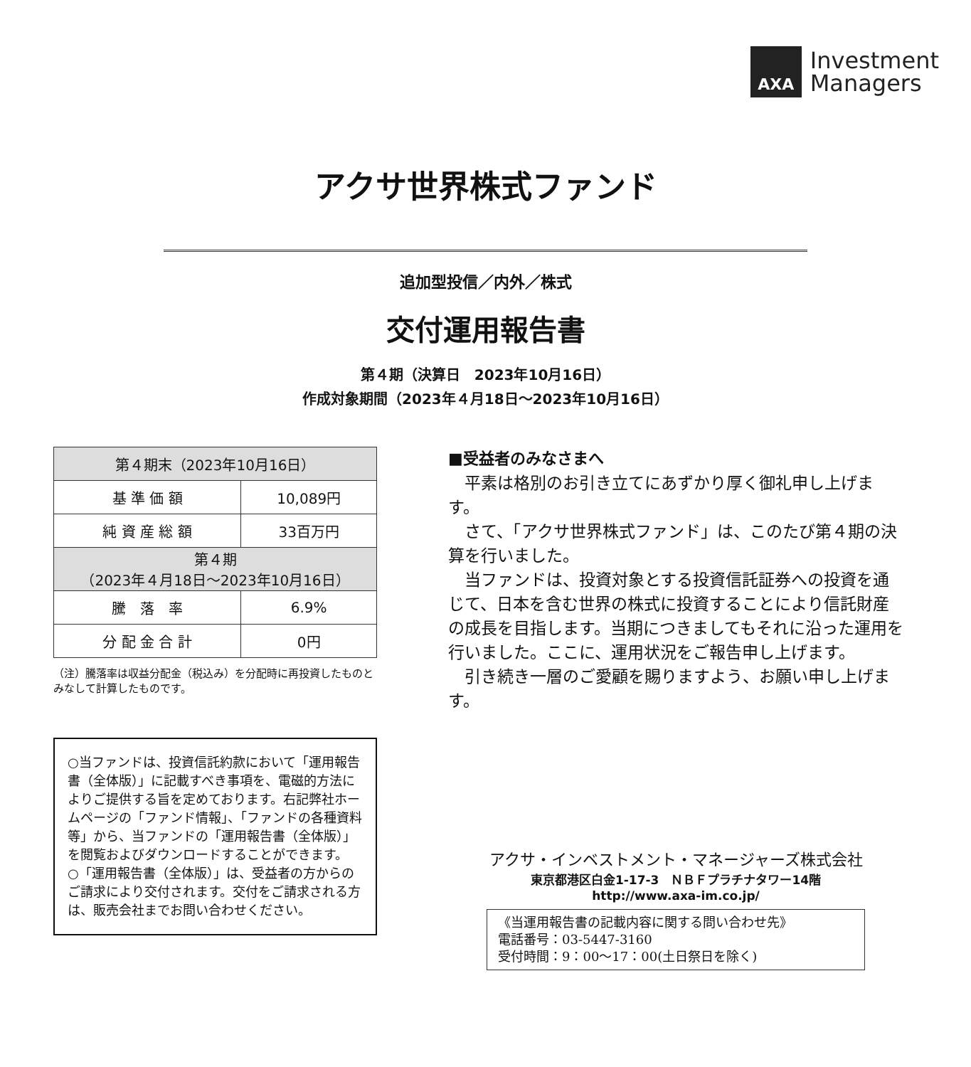AXA
Investment
Managers
アクサ世界株式ファンド
追加型投信／内外／株式
交付運用報告書
第４期（決算日　2023年10月16日）
作成対象期間（2023年４月18日～2023年10月16日）
| 第４期末（2023年10月16日） | |
| --- | --- |
| 基 準 価 額 | 10,089円 |
| 純 資 産 総 額 | 33百万円 |
| 第４期 （2023年４月18日～2023年10月16日） | |
| 騰 落 率 | 6.9% |
| 分 配 金 合 計 | 0円 |
（注）騰落率は収益分配金（税込み）を分配時に再投資したものとみなして計算したものです。
○当ファンドは、投資信託約款において「運用報告書（全体版）」に記載すべき事項を、電磁的方法によりご提供する旨を定めております。右記弊社ホームページの「ファンド情報」、「ファンドの各種資料等」から、当ファンドの「運用報告書（全体版）」を閲覧およびダウンロードすることができます。
○「運用報告書（全体版）」は、受益者の方からのご請求により交付されます。交付をご請求される方は、販売会社までお問い合わせください。
■受益者のみなさまへ
　平素は格別のお引き立てにあずかり厚く御礼申し上げます。
　さて、「アクサ世界株式ファンド」は、このたび第４期の決算を行いました。
　当ファンドは、投資対象とする投資信託証券への投資を通じて、日本を含む世界の株式に投資することにより信託財産の成長を目指します。当期につきましてもそれに沿った運用を行いました。ここに、運用状況をご報告申し上げます。
　引き続き一層のご愛顧を賜りますよう、お願い申し上げます。
アクサ・インベストメント・マネージャーズ株式会社
東京都港区白金1-17-3　ＮＢＦプラチナタワー14階
http://www.axa-im.co.jp/
《当運用報告書の記載内容に関する問い合わせ先》
電話番号：03-5447-3160
受付時間：9：00～17：00(土日祭日を除く)